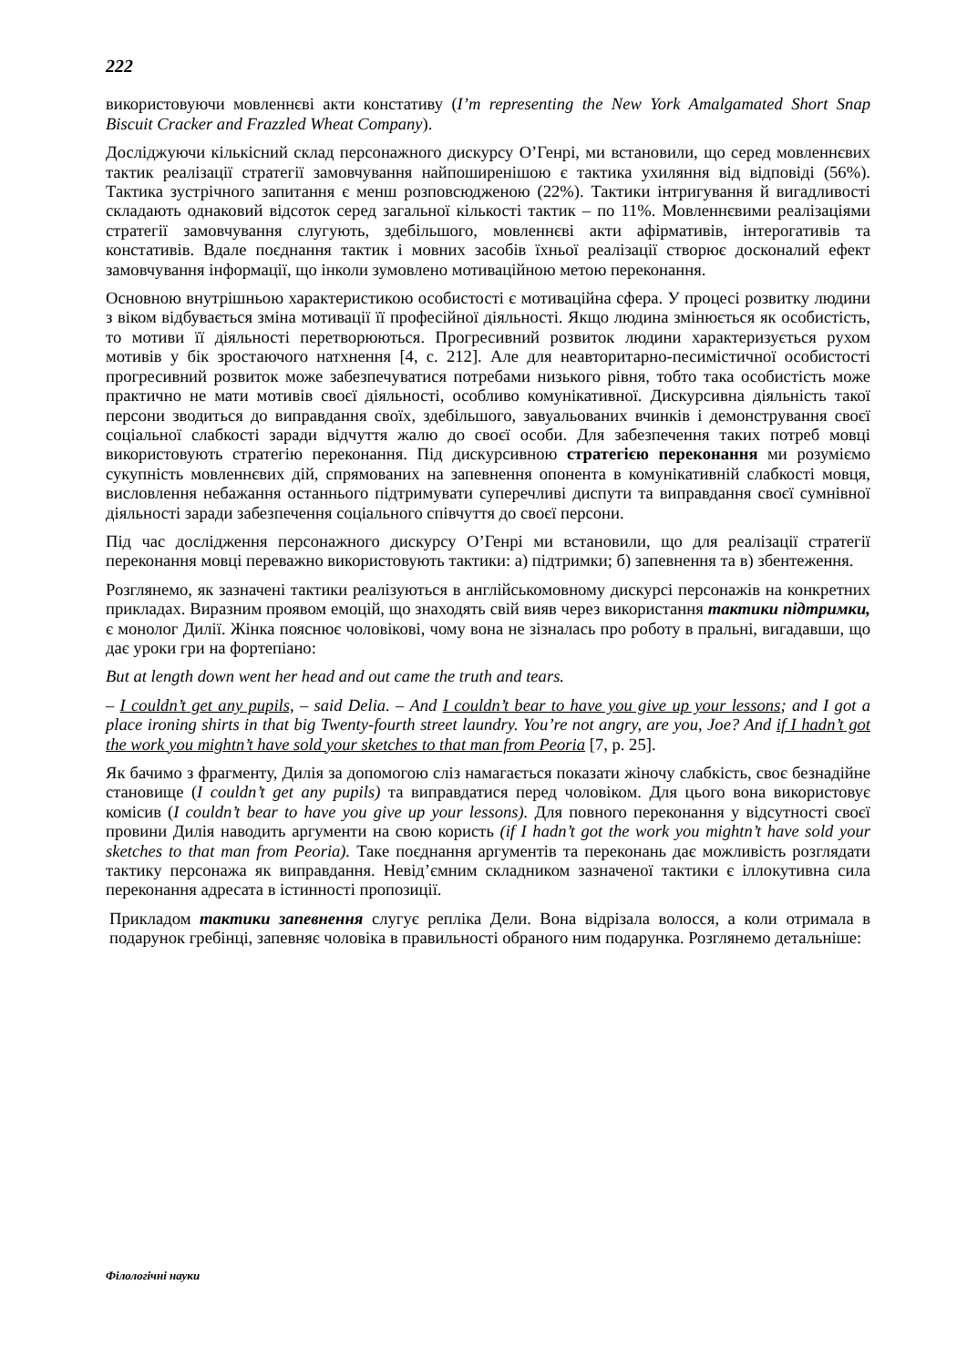222
використовуючи мовленнєві акти констативу (I’m representing the New York Amalgamated Short Snap Biscuit Cracker and Frazzled Wheat Company).
Досліджуючи кількісний склад персонажного дискурсу О’Генрі, ми встановили, що серед мовленнєвих тактик реалізації стратегії замовчування найпоширенішою є тактика ухиляння від відповіді (56%). Тактика зустрічного запитання є менш розповсюдженою (22%). Тактики інтригування й вигадливості складають однаковий відсоток серед загальної кількості тактик – по 11%. Мовленнєвими реалізаціями стратегії замовчування слугують, здебільшого, мовленнєві акти афірмативів, інтерогативів та констативів. Вдале поєднання тактик і мовних засобів їхньої реалізації створює досконалий ефект замовчування інформації, що інколи зумовлено мотиваційною метою переконання.
Основною внутрішньою характеристикою особистості є мотиваційна сфера. У процесі розвитку людини з віком відбувається зміна мотивації її професійної діяльності. Якщо людина змінюється як особистість, то мотиви її діяльності перетворюються. Прогресивний розвиток людини характеризується рухом мотивів у бік зростаючого натхнення [4, с. 212]. Але для неавторитарно-песимістичної особистості прогресивний розвиток може забезпечуватися потребами низького рівня, тобто така особистість може практично не мати мотивів своєї діяльності, особливо комунікативної. Дискурсивна діяльність такої персони зводиться до виправдання своїх, здебільшого, завуальованих вчинків і демонстрування своєї соціальної слабкості заради відчуття жалю до своєї особи. Для забезпечення таких потреб мовці використовують стратегію переконання. Під дискурсивною стратегією переконання ми розуміємо сукупність мовленнєвих дій, спрямованих на запевнення опонента в комунікативній слабкості мовця, висловлення небажання останнього підтримувати суперечливі диспути та виправдання своєї сумнівної діяльності заради забезпечення соціального співчуття до своєї персони.
Під час дослідження персонажного дискурсу О’Генрі ми встановили, що для реалізації стратегії переконання мовці переважно використовують тактики: а) підтримки; б) запевнення та в) збентеження.
Розглянемо, як зазначені тактики реалізуються в англійськомовному дискурсі персонажів на конкретних прикладах. Виразним проявом емоцій, що знаходять свій вияв через використання тактики підтримки, є монолог Дилії. Жінка пояснює чоловікові, чому вона не зізналась про роботу в пральні, вигадавши, що дає уроки гри на фортепіано:
But at length down went her head and out came the truth and tears.
– I couldn’t get any pupils, – said Delia. – And I couldn’t bear to have you give up your lessons; and I got a place ironing shirts in that big Twenty-fourth street laundry. You’re not angry, are you, Joe? And if I hadn’t got the work you mightn’t have sold your sketches to that man from Peoria [7, p. 25].
Як бачимо з фрагменту, Дилія за допомогою сліз намагається показати жіночу слабкість, своє безнадійне становище (I couldn’t get any pupils) та виправдатися перед чоловіком. Для цього вона використовує комісив (I couldn’t bear to have you give up your lessons). Для повного переконання у відсутності своєї провини Дилія наводить аргументи на свою користь (if I hadn’t got the work you mightn’t have sold your sketches to that man from Peoria). Таке поєднання аргументів та переконань дає можливість розглядати тактику персонажа як виправдання. Невід’ємним складником зазначеної тактики є іллокутивна сила переконання адресата в істинності пропозиції.
Прикладом тактики запевнення слугує репліка Дели. Вона відрізала волосся, а коли отримала в подарунок гребінці, запевняє чоловіка в правильності обраного ним подарунка. Розглянемо детальніше:
Філологічні науки